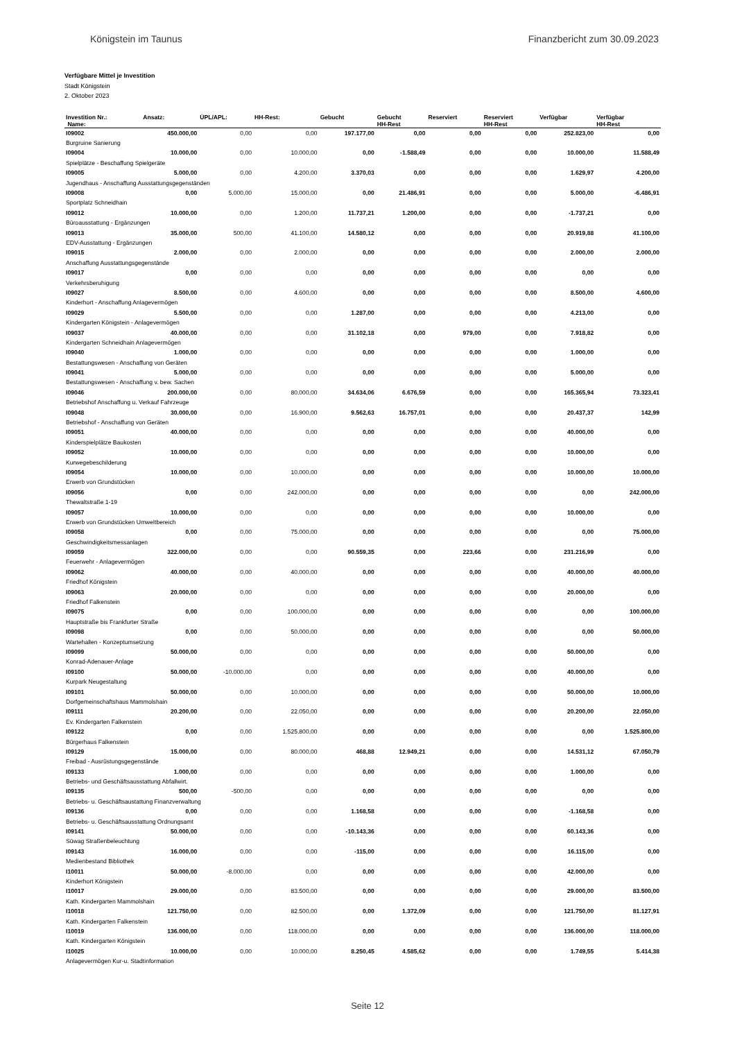Königstein im Taunus Finanzbericht zum 30.09.2023
Verfügbare Mittel je Investition
Stadt Königstein
2. Oktober 2023
| Investition Nr.: Name: | Ansatz: | ÜPL/APL: | HH-Rest: | Gebucht | Gebucht HH-Rest | Reserviert | Reserviert HH-Rest | Verfügbar | Verfügbar HH-Rest |
| --- | --- | --- | --- | --- | --- | --- | --- | --- | --- |
| I09002 | 450.000,00 | 0,00 | 0,00 | 197.177,00 | 0,00 | 0,00 | 0,00 | 252.823,00 | 0,00 |
| Burgruine Sanierung | | | | | | | | | |
| I09004 | 10.000,00 | 0,00 | 10.000,00 | 0,00 | -1.588,49 | 0,00 | 0,00 | 10.000,00 | 11.588,49 |
| Spielplätze - Beschaffung Spielgeräte | | | | | | | | | |
| I09005 | 5.000,00 | 0,00 | 4.200,00 | 3.370,03 | 0,00 | 0,00 | 0,00 | 1.629,97 | 4.200,00 |
| Jugendhaus - Anschaffung Ausstattungsgegenständen | | | | | | | | | |
| I09008 | 0,00 | 5.000,00 | 15.000,00 | 0,00 | 21.486,91 | 0,00 | 0,00 | 5.000,00 | -6.486,91 |
| Sportplatz Schneidhain | | | | | | | | | |
| I09012 | 10.000,00 | 0,00 | 1.200,00 | 11.737,21 | 1.200,00 | 0,00 | 0,00 | -1.737,21 | 0,00 |
| Büroausstattung - Ergänzungen | | | | | | | | | |
| I09013 | 35.000,00 | 500,00 | 41.100,00 | 14.580,12 | 0,00 | 0,00 | 0,00 | 20.919,88 | 41.100,00 |
| EDV-Ausstattung - Ergänzungen | | | | | | | | | |
| I09015 | 2.000,00 | 0,00 | 2.000,00 | 0,00 | 0,00 | 0,00 | 0,00 | 2.000,00 | 2.000,00 |
| Anschaffung Ausstattungsgegenstände | | | | | | | | | |
| I09017 | 0,00 | 0,00 | 0,00 | 0,00 | 0,00 | 0,00 | 0,00 | 0,00 | 0,00 |
| Verkehrsberuhigung | | | | | | | | | |
| I09027 | 8.500,00 | 0,00 | 4.600,00 | 0,00 | 0,00 | 0,00 | 0,00 | 8.500,00 | 4.600,00 |
| Kinderhort - Anschaffung Anlagevermögen | | | | | | | | | |
| I09029 | 5.500,00 | 0,00 | 0,00 | 1.287,00 | 0,00 | 0,00 | 0,00 | 4.213,00 | 0,00 |
| Kindergarten Königstein - Anlagevermögen | | | | | | | | | |
| I09037 | 40.000,00 | 0,00 | 0,00 | 31.102,18 | 0,00 | 979,00 | 0,00 | 7.918,82 | 0,00 |
| Kindergarten Schneidhain Anlagevermögen | | | | | | | | | |
| I09040 | 1.000,00 | 0,00 | 0,00 | 0,00 | 0,00 | 0,00 | 0,00 | 1.000,00 | 0,00 |
| Bestattungswesen - Anschaffung von Geräten | | | | | | | | | |
| I09041 | 5.000,00 | 0,00 | 0,00 | 0,00 | 0,00 | 0,00 | 0,00 | 5.000,00 | 0,00 |
| Bestattungswesen - Anschaffung v. bew. Sachen | | | | | | | | | |
| I09046 | 200.000,00 | 0,00 | 80.000,00 | 34.634,06 | 6.676,59 | 0,00 | 0,00 | 165.365,94 | 73.323,41 |
| Betriebshof Anschaffung u. Verkauf Fahrzeuge | | | | | | | | | |
| I09048 | 30.000,00 | 0,00 | 16.900,00 | 9.562,63 | 16.757,01 | 0,00 | 0,00 | 20.437,37 | 142,99 |
| Betriebshof - Anschaffung von Geräten | | | | | | | | | |
| I09051 | 40.000,00 | 0,00 | 0,00 | 0,00 | 0,00 | 0,00 | 0,00 | 40.000,00 | 0,00 |
| Kinderspielplätze Baukosten | | | | | | | | | |
| I09052 | 10.000,00 | 0,00 | 0,00 | 0,00 | 0,00 | 0,00 | 0,00 | 10.000,00 | 0,00 |
| Kurwegebeschilderung | | | | | | | | | |
| I09054 | 10.000,00 | 0,00 | 10.000,00 | 0,00 | 0,00 | 0,00 | 0,00 | 10.000,00 | 10.000,00 |
| Erwerb von Grundstücken | | | | | | | | | |
| I09056 | 0,00 | 0,00 | 242.000,00 | 0,00 | 0,00 | 0,00 | 0,00 | 0,00 | 242.000,00 |
| Thewaltstraße 1-19 | | | | | | | | | |
| I09057 | 10.000,00 | 0,00 | 0,00 | 0,00 | 0,00 | 0,00 | 0,00 | 10.000,00 | 0,00 |
| Erwerb von Grundstücken Umweltbereich | | | | | | | | | |
| I09058 | 0,00 | 0,00 | 75.000,00 | 0,00 | 0,00 | 0,00 | 0,00 | 0,00 | 75.000,00 |
| Geschwindigkeitsmessanlagen | | | | | | | | | |
| I09059 | 322.000,00 | 0,00 | 0,00 | 90.559,35 | 0,00 | 223,66 | 0,00 | 231.216,99 | 0,00 |
| Feuerwehr - Anlagevermögen | | | | | | | | | |
| I09062 | 40.000,00 | 0,00 | 40.000,00 | 0,00 | 0,00 | 0,00 | 0,00 | 40.000,00 | 40.000,00 |
| Friedhof Königstein | | | | | | | | | |
| I09063 | 20.000,00 | 0,00 | 0,00 | 0,00 | 0,00 | 0,00 | 0,00 | 20.000,00 | 0,00 |
| Friedhof Falkenstein | | | | | | | | | |
| I09075 | 0,00 | 0,00 | 100.000,00 | 0,00 | 0,00 | 0,00 | 0,00 | 0,00 | 100.000,00 |
| Hauptstraße bis Frankfurter Straße | | | | | | | | | |
| I09098 | 0,00 | 0,00 | 50.000,00 | 0,00 | 0,00 | 0,00 | 0,00 | 0,00 | 50.000,00 |
| Wartehallen - Konzeptumsetzung | | | | | | | | | |
| I09099 | 50.000,00 | 0,00 | 0,00 | 0,00 | 0,00 | 0,00 | 0,00 | 50.000,00 | 0,00 |
| Konrad-Adenauer-Anlage | | | | | | | | | |
| I09100 | 50.000,00 | -10.000,00 | 0,00 | 0,00 | 0,00 | 0,00 | 0,00 | 40.000,00 | 0,00 |
| Kurpark Neugestaltung | | | | | | | | | |
| I09101 | 50.000,00 | 0,00 | 10.000,00 | 0,00 | 0,00 | 0,00 | 0,00 | 50.000,00 | 10.000,00 |
| Dorfgemeinschaftshaus Mammolshain | | | | | | | | | |
| I09111 | 20.200,00 | 0,00 | 22.050,00 | 0,00 | 0,00 | 0,00 | 0,00 | 20.200,00 | 22.050,00 |
| Ev. Kindergarten Falkenstein | | | | | | | | | |
| I09122 | 0,00 | 0,00 | 1.525.800,00 | 0,00 | 0,00 | 0,00 | 0,00 | 0,00 | 1.525.800,00 |
| Bürgerhaus Falkenstein | | | | | | | | | |
| I09129 | 15.000,00 | 0,00 | 80.000,00 | 468,88 | 12.949,21 | 0,00 | 0,00 | 14.531,12 | 67.050,79 |
| Freibad - Ausrüstungsgegenstände | | | | | | | | | |
| I09133 | 1.000,00 | 0,00 | 0,00 | 0,00 | 0,00 | 0,00 | 0,00 | 1.000,00 | 0,00 |
| Betriebs- und Geschäftsausstattung Abfallwirt. | | | | | | | | | |
| I09135 | 500,00 | -500,00 | 0,00 | 0,00 | 0,00 | 0,00 | 0,00 | 0,00 | 0,00 |
| Betriebs- u. Geschäftsaustattung Finanzverwaltung | | | | | | | | | |
| I09136 | 0,00 | 0,00 | 0,00 | 1.168,58 | 0,00 | 0,00 | 0,00 | -1.168,58 | 0,00 |
| Betriebs- u. Geschäftsausstattung Ordnungsamt | | | | | | | | | |
| I09141 | 50.000,00 | 0,00 | 0,00 | -10.143,36 | 0,00 | 0,00 | 0,00 | 60.143,36 | 0,00 |
| Süwag Straßenbeleuchtung | | | | | | | | | |
| I09143 | 16.000,00 | 0,00 | 0,00 | -115,00 | 0,00 | 0,00 | 0,00 | 16.115,00 | 0,00 |
| Medienbestand Bibliothek | | | | | | | | | |
| I10011 | 50.000,00 | -8.000,00 | 0,00 | 0,00 | 0,00 | 0,00 | 0,00 | 42.000,00 | 0,00 |
| Kinderhort Königstein | | | | | | | | | |
| I10017 | 29.000,00 | 0,00 | 83.500,00 | 0,00 | 0,00 | 0,00 | 0,00 | 29.000,00 | 83.500,00 |
| Kath. Kindergarten Mammolshain | | | | | | | | | |
| I10018 | 121.750,00 | 0,00 | 82.500,00 | 0,00 | 1.372,09 | 0,00 | 0,00 | 121.750,00 | 81.127,91 |
| Kath. Kindergarten Falkenstein | | | | | | | | | |
| I10019 | 136.000,00 | 0,00 | 118.000,00 | 0,00 | 0,00 | 0,00 | 0,00 | 136.000,00 | 118.000,00 |
| Kath. Kindergarten Königstein | | | | | | | | | |
| I10025 | 10.000,00 | 0,00 | 10.000,00 | 8.250,45 | 4.585,62 | 0,00 | 0,00 | 1.749,55 | 5.414,38 |
| Anlagevermögen Kur-u. Stadtinformation | | | | | | | | | |
Seite 12